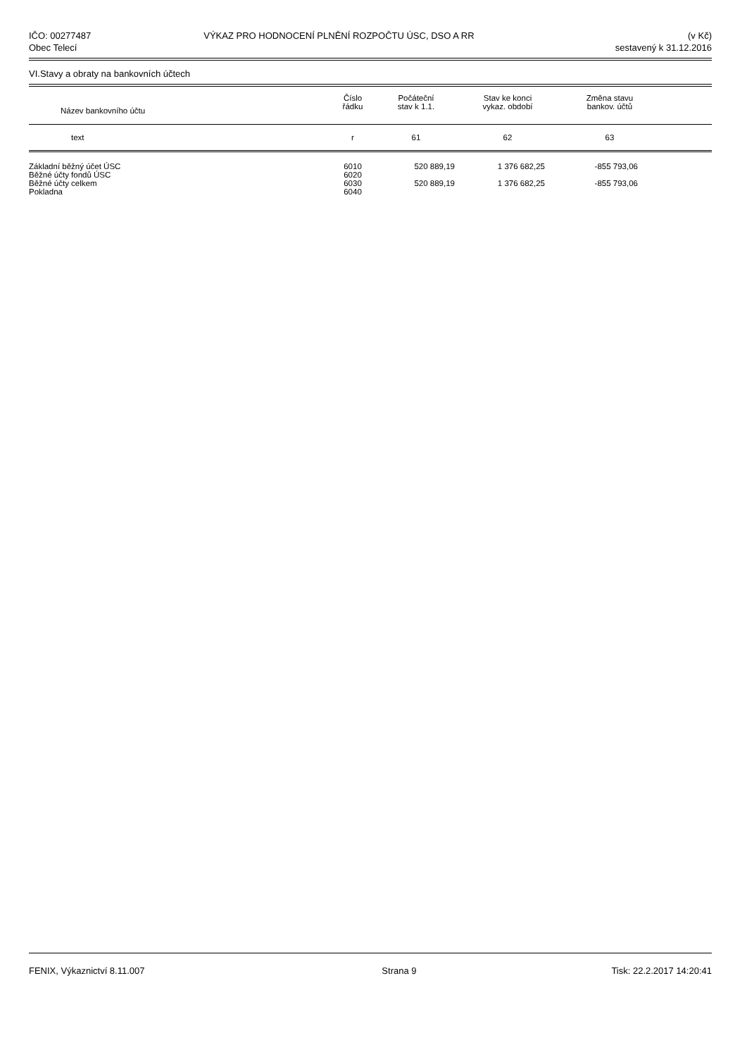IČO: 00277487
Obec Telecí
VÝKAZ PRO HODNOCENÍ PLNĚNÍ ROZPOČTU ÚSC, DSO A RR
(v Kč)
sestavený k 31.12.2016
VI.Stavy a obraty na bankovních účtech
| Název bankovního účtu | Číslo řádku | Počáteční stav k 1.1. | Stav ke konci vykaz. období | Změna stavu bankov. účtů | |
| --- | --- | --- | --- | --- | --- |
| text | r | 61 | 62 | 63 | |
| Základní běžný účet ÚSC | 6010 | 520 889,19 | 1 376 682,25 | -855 793,06 | |
| Běžné účty fondů ÚSC | 6020 | | | | |
| Běžné účty celkem | 6030 | 520 889,19 | 1 376 682,25 | -855 793,06 | |
| Pokladna | 6040 | | | | |
FENIX, Výkaznictví 8.11.007 Strana 9 Tisk: 22.2.2017 14:20:41